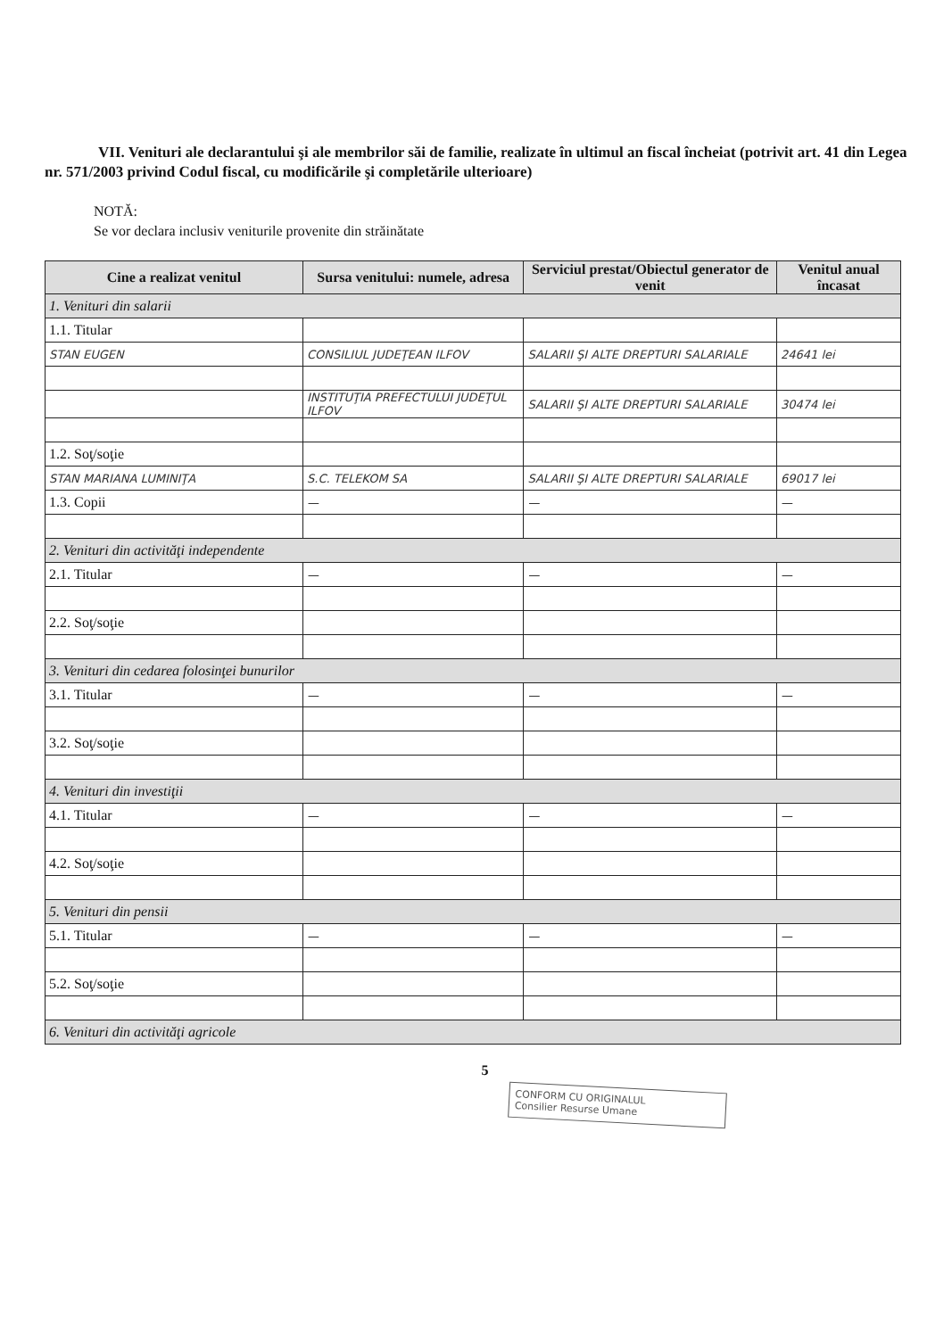VII. Venituri ale declarantului şi ale membrilor săi de familie, realizate în ultimul an fiscal încheiat (potrivit art. 41 din Legea nr. 571/2003 privind Codul fiscal, cu modificările şi completările ulterioare)
NOTĂ:
Se vor declara inclusiv veniturile provenite din străinătate
| Cine a realizat venitul | Sursa venitului: numele, adresa | Serviciul prestat/Obiectul generator de venit | Venitul anual încasat |
| --- | --- | --- | --- |
| 1. Venituri din salarii | | | |
| 1.1. Titular | | | |
| STAN EUGEN | CONSILIUL JUDEŢEAN ILFOV | SALARII ŞI ALTE DREPTURI SALARIALE | 24641 lei |
| | INSTITUŢIA PREFECTULUI JUDEŢUL ILFOV | SALARII ŞI ALTE DREPTURI SALARIALE | 30474 lei |
| 1.2. Soţ/soţie | | | |
| STAN MARIANA LUMINIŢA | S.C. TELEKOM SA | SALARII ŞI ALTE DREPTURI SALARIALE | 69017 lei |
| 1.3. Copii | — | — | — |
| 2. Venituri din activităţi independente | | | |
| 2.1. Titular | — | — | — |
| 2.2. Soţ/soţie | | | |
| 3. Venituri din cedarea folosinţei bunurilor | | | |
| 3.1. Titular | — | — | — |
| 3.2. Soţ/soţie | | | |
| 4. Venituri din investiţii | | | |
| 4.1. Titular | — | — | — |
| 4.2. Soţ/soţie | | | |
| 5. Venituri din pensii | | | |
| 5.1. Titular | — | — | — |
| 5.2. Soţ/soţie | | | |
| 6. Venituri din activităţi agricole | | | |
5
CONFORM CU ORIGINALUL
Consilier Resurse Umane